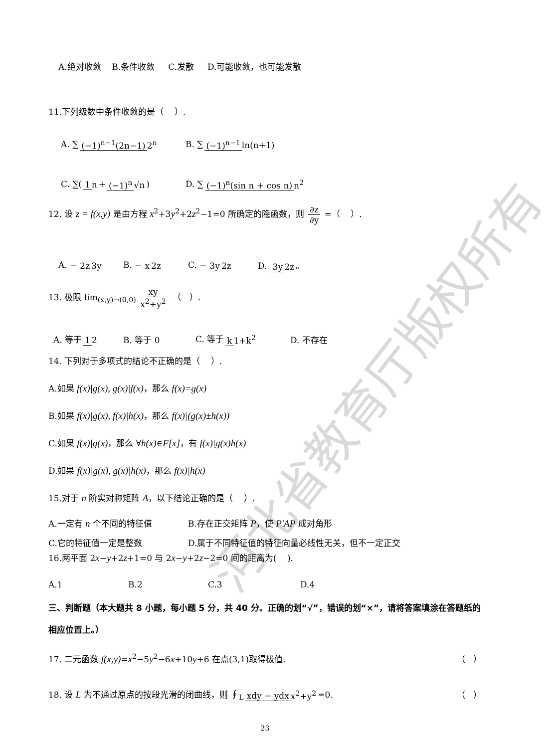河北省教育厅版权所有
A.绝对收敛 B.条件收敛 C.发散 D.可能收敛，也可能发散
11.下列级数中条件收敛的是（ ）.
A. ∑ (−1)<sup>n−1</sup>(2n−1) 2<sup>n</sup> B. ∑ (−1)<sup>n−1</sup> ln(n+1)
C. ∑(1 n + (−1)<sup>n</sup> √n) D. ∑ (−1)<sup>n</sup>(sin n + cos n) n<sup>2</sup>
12. 设 z = f(x,y) 是由方程 x<sup>2</sup>+3y<sup>2</sup>+2z<sup>2</sup>−1=0 所确定的隐函数，则 ∂z ∂y =（ ）.
A. − 2z 3y B. − x 2z C. − 3y 2z D. 3y 2z 。
13. 极限 lim<sub>(x,y)→(0,0)</sub> xy x<sup>2</sup>+y<sup>2</sup> （ ）.
A. 等于 1 2 B. 等于 0 C. 等于 k 1+k<sup>2</sup> D. 不存在
14. 下列对于多项式的结论不正确的是（ ）.
A.如果 f(x)|g(x), g(x)|f(x)，那么 f(x)=g(x)
B.如果 f(x)|g(x), f(x)|h(x)，那么 f(x)|(g(x)±h(x))
C.如果 f(x)|g(x)，那么 ∀h(x)∈F[x]，有 f(x)|g(x)h(x)
D.如果 f(x)|g(x), g(x)|h(x)，那么 f(x)|h(x)
15.对于 n 阶实对称矩阵 A，以下结论正确的是（ ）.
A.一定有 n 个不同的特征值 B.存在正交矩阵 P，使 P′AP 成对角形
C.它的特征值一定是整数 D.属于不同特征值的特征向量必线性无关，但不一定正交
16.两平面 2x−y+2z+1=0 与 2x−y+2z−2=0 间的距离为( ).
A.1 B.2 C.3 D.4
三、判断题（本大题共 8 小题，每小题 5 分，共 40 分。正确的划“√”，错误的划“×”，请将答案填涂在答题纸的相应位置上。）
17. 二元函数 f(x,y)=x<sup>2</sup>−5y<sup>2</sup>−6x+10y+6 在点(3,1)取得极值. （ ）
18. 设 L 为不通过原点的按段光滑的闭曲线，则 ∮<sub>L</sub> xdy − ydx x<sup>2</sup>+y<sup>2</sup> =0. （ ）
23